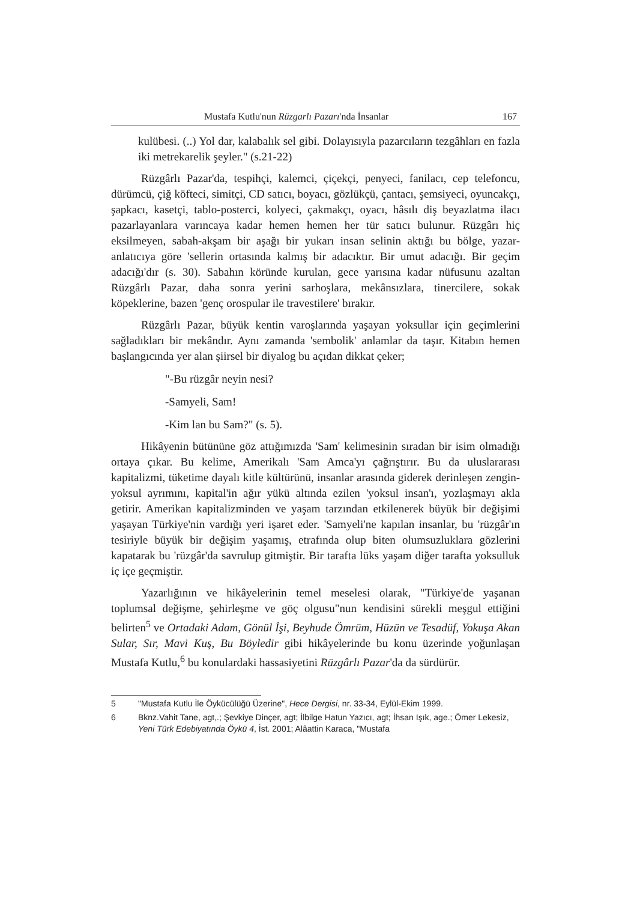Mustafa Kutlu'nun Rüzgarlı Pazarı'nda İnsanlar 167
kulübesi. (..) Yol dar, kalabalık sel gibi. Dolayısıyla pazarcıların tezgâhları en fazla iki metrekarelik şeyler." (s.21-22)
Rüzgârlı Pazar'da, tespihçi, kalemci, çiçekçi, penyeci, fanilacı, cep telefoncu, dürümcü, çiğ köfteci, simitçi, CD satıcı, boyacı, gözlükçü, çantacı, şemsiyeci, oyuncakçı, şapkacı, kasetçi, tablo-posterci, kolyeci, çakmakçı, oyacı, hâsılı diş beyazlatma ilacı pazarlayanlara varıncaya kadar hemen hemen her tür satıcı bulunur. Rüzgârı hiç eksilmeyen, sabah-akşam bir aşağı bir yukarı insan selinin aktığı bu bölge, yazar-anlatıcıya göre 'sellerin ortasında kalmış bir adacıktır. Bir umut adacığı. Bir geçim adacığı'dır (s. 30). Sabahın köründe kurulan, gece yarısına kadar nüfusunu azaltan Rüzgârlı Pazar, daha sonra yerini sarhoşlara, mekânsızlara, tinercilere, sokak köpeklerine, bazen 'genç orospular ile travestilere' bırakır.
Rüzgârlı Pazar, büyük kentin varoşlarında yaşayan yoksullar için geçimlerini sağladıkları bir mekândır. Aynı zamanda 'sembolik' anlamlar da taşır. Kitabın hemen başlangıcında yer alan şiirsel bir diyalog bu açıdan dikkat çeker;
"-Bu rüzgâr neyin nesi?
-Samyeli, Sam!
-Kim lan bu Sam?" (s. 5).
Hikâyenin bütününe göz attığımızda 'Sam' kelimesinin sıradan bir isim olmadığı ortaya çıkar. Bu kelime, Amerikalı 'Sam Amca'yı çağrıştırır. Bu da uluslararası kapitalizmi, tüketime dayalı kitle kültürünü, insanlar arasında giderek derinleşen zengin-yoksul ayrımını, kapital'in ağır yükü altında ezilen 'yoksul insan'ı, yozlaşmayı akla getirir. Amerikan kapitalizminden ve yaşam tarzından etkilenerek büyük bir değişimi yaşayan Türkiye'nin vardığı yeri işaret eder. 'Samyeli'ne kapılan insanlar, bu 'rüzgâr'ın tesiriyle büyük bir değişim yaşamış, etrafında olup biten olumsuzluklara gözlerini kapatarak bu 'rüzgâr'da savrulup gitmiştir. Bir tarafta lüks yaşam diğer tarafta yoksulluk iç içe geçmiştir.
Yazarlığının ve hikâyelerinin temel meselesi olarak, "Türkiye'de yaşanan toplumsal değişme, şehirleşme ve göç olgusu"nun kendisini sürekli meşgul ettiğini belirten<sup>5</sup> ve Ortadaki Adam, Gönül İşi, Beyhude Ömrüm, Hüzün ve Tesadüf, Yokuşa Akan Sular, Sır, Mavi Kuş, Bu Böyledir gibi hikâyelerinde bu konu üzerinde yoğunlaşan Mustafa Kutlu,<sup>6</sup> bu konulardaki hassasiyetini Rüzgârlı Pazar'da da sürdürür.
5 "Mustafa Kutlu İle Öykücülüğü Üzerine", Hece Dergisi, nr. 33-34, Eylül-Ekim 1999.
6 Bknz.Vahit Tane, agt,.; Şevkiye Dinçer, agt; İlbilge Hatun Yazıcı, agt; İhsan Işık, age.; Ömer Lekesiz, Yeni Türk Edebiyatında Öykü 4, İst. 2001; Alâattin Karaca, "Mustafa